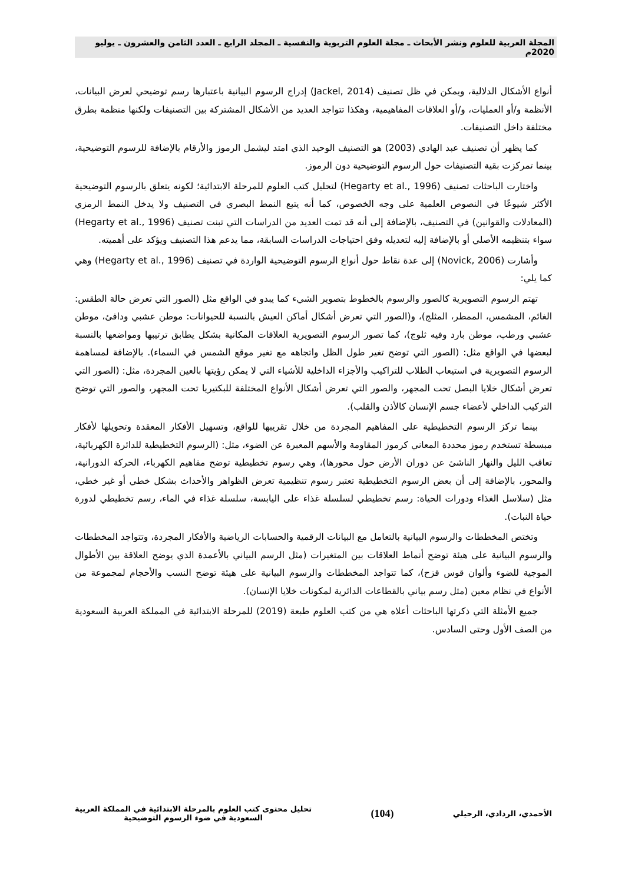المجلة العربية للعلوم ونشر الأبحاث ـ مجلة العلوم التربوية والنفسية ـ المجلد الرابع ـ العدد الثامن والعشرون ـ يوليو 2020م
أنواع الأشكال الدلالية، ويمكن في ظل تصنيف (Jackel, 2014) إدراج الرسوم البيانية باعتبارها رسم توضيحي لعرض البيانات، الأنظمة و/أو العمليات، و/أو العلاقات المفاهيمية، وهكذا تتواجد العديد من الأشكال المشتركة بين التصنيفات ولكنها منظمة بطرق مختلفة داخل التصنيفات.
كما يظهر أن تصنيف عبد الهادي (2003) هو التصنيف الوحيد الذي امتد ليشمل الرموز والأرقام بالإضافة للرسوم التوضيحية، بينما تمركزت بقية التصنيفات حول الرسوم التوضيحية دون الرموز.
واختارت الباحثات تصنيف (Hegarty et al., 1996) لتحليل كتب العلوم للمرحلة الابتدائية؛ لكونه يتعلق بالرسوم التوضيحية الأكثر شيوعًا في النصوص العلمية على وجه الخصوص، كما أنه يتبع النمط البصري في التصنيف ولا يدخل النمط الرمزي (المعادلات والقوانين) في التصنيف، بالإضافة إلى أنه قد تمت العديد من الدراسات التي تبنت تصنيف (Hegarty et al., 1996) سواء بتنظيمه الأصلي أو بالإضافة إليه لتعديله وفق احتياجات الدراسات السابقة، مما يدعم هذا التصنيف ويؤكد على أهميته.
وأشارت (Novick, 2006) إلى عدة نقاط حول أنواع الرسوم التوضيحية الواردة في تصنيف (Hegarty et al., 1996) وهي كما يلي:
تهتم الرسوم التصويرية كالصور والرسوم بالخطوط بتصوير الشيء كما يبدو في الواقع مثل (الصور التي تعرض حالة الطقس: الغائم، المشمس، الممطر، المثلج)، و(الصور التي تعرض أشكال أماكن العيش بالنسبة للحيوانات: موطن عشبي ودافئ، موطن عشبي ورطب، موطن بارد وفيه ثلوج)، كما تصور الرسوم التصويرية العلاقات المكانية بشكل يطابق ترتيبها ومواضعها بالنسبة لبعضها في الواقع مثل: (الصور التي توضح تغير طول الظل واتجاهه مع تغير موقع الشمس في السماء). بالإضافة لمساهمة الرسوم التصويرية في استيعاب الطلاب للتراكيب والأجزاء الداخلية للأشياء التي لا يمكن رؤيتها بالعين المجردة، مثل: (الصور التي تعرض أشكال خلايا البصل تحت المجهر، والصور التي تعرض أشكال الأنواع المختلفة للبكتيريا تحت المجهر، والصور التي توضح التركيب الداخلي لأعضاء جسم الإنسان كالأذن والقلب).
بينما تركز الرسوم التخطيطية على المفاهيم المجردة من خلال تقريبها للواقع، وتسهيل الأفكار المعقدة وتحويلها لأفكار مبسطة تستخدم رموز محددة المعاني كرموز المقاومة والأسهم المعبرة عن الضوء، مثل: (الرسوم التخطيطية للدائرة الكهربائية، تعاقب الليل والنهار الناشئ عن دوران الأرض حول محورها)، وهي رسوم تخطيطية توضح مفاهيم الكهرباء، الحركة الدورانية، والمحور، بالإضافة إلى أن بعض الرسوم التخطيطية تعتبر رسوم تنظيمية تعرض الظواهر والأحداث بشكل خطي أو غير خطي، مثل (سلاسل الغذاء ودورات الحياة: رسم تخطيطي لسلسلة غذاء على اليابسة، سلسلة غذاء في الماء، رسم تخطيطي لدورة حياة النبات).
وتختص المخططات والرسوم البيانية بالتعامل مع البيانات الرقمية والحسابات الرياضية والأفكار المجردة، وتتواجد المخططات والرسوم البيانية على هيئة توضح أنماط العلاقات بين المتغيرات (مثل الرسم البياني بالأعمدة الذي يوضح العلاقة بين الأطوال الموجية للضوء وألوان قوس قزح)، كما تتواجد المخططات والرسوم البيانية على هيئة توضح النسب والأحجام لمجموعة من الأنواع في نظام معين (مثل رسم بياني بالقطاعات الدائرية لمكونات خلايا الإنسان).
جميع الأمثلة التي ذكرتها الباحثات أعلاه هي من كتب العلوم طبعة (2019) للمرحلة الابتدائية في المملكة العربية السعودية من الصف الأول وحتى السادس.
الأحمدي، الردادي، الرحيلي
(104)
تحليل محتوى كتب العلوم بالمرحلة الابتدائية في المملكة العربية
السعودية في ضوء الرسوم التوضيحية